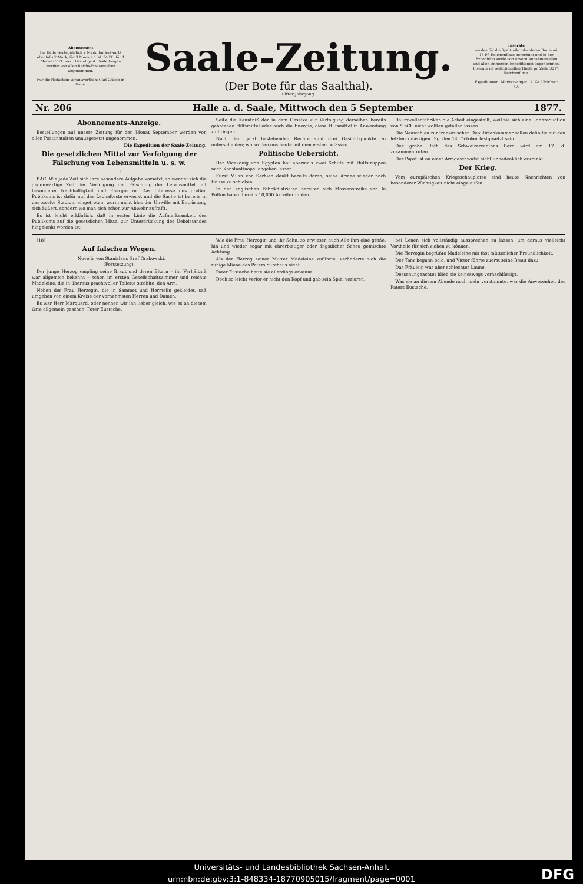Abonnement
für Halle vierteljährlich 2 Mark, für auswärts ebenfalls 2 Mark, für 3 Monate 1 M. 34 Pf., für 1 Monat 67 Pf., excl. Bestellgeld. Bestellungen werden von allen Reichs-Postanstalten angenommen.
Für die Redaction verantwortlich: Carl Graefe in Halle.
Saale-Zeitung.
(Der Bote für das Saalthal).
Elfter Jahrgang.
Inserate
werden für die Spaltzeile oder deren Raum mit 15 Pf. Reichsmünze berechnet und in der Expedition sowie von unsern Annahmestellen und allen Annoncen-Expeditionen angenommen. Inserate im redactionellen Theile pr. Zeile 30 Pf. Reichsmünze.
Expeditionen: Moritzzwinger 12. Gr. Ulrichstr. 47.
Nr. 206 Halle a. d. Saale, Mittwoch den 5 September 1877.
Abonnements-Anzeige.
Bestellungen auf unsere Zeitung für den Monat September werden von allen Postanstalten unausgesetzt angenommen.
Die Expedition der Saale-Zeitung.
Die gesetzlichen Mittel zur Verfolgung der Fälschung von Lebensmitteln u. s. w.
I.
BAC. Wie jede Zeit sich ihre besondere Aufgabe vorsetzt, so wendet sich die gegenwärtige Zeit der Verfolgung der Fälschung der Lebensmittel mit besonderer Nachhaltigkeit und Energie zu. Das Interesse des großen Publikums ist dafür auf das Lebhafteste erweckt und die Sache ist bereits in das zweite Stadium eingetreten, worin nicht blos der Unwille mit Entrüstung sich äußert, sondern wo man sich schon zur Abwehr aufrafft.
Es ist leicht erklärlich, daß in erster Linie die Aufmerksamkeit des Publikums auf die gesetzlichen Mittel zur Unterdrückung des Uebelstandes hingelenkt worden ist.
Seite die Kenntniß der in dem Gesetze zur Verfolgung derselben bereits gebotenen Hilfsmittel oder auch die Energie, diese Hilfsmittel in Anwendung zu bringen.
Nach dem jetzt bestehenden Rechte sind drei Gesichtspunkte zu unterscheiden; wir wollen uns heute mit dem ersten befassen.
Politische Uebersicht.
Der Vicekönig von Egypten hat abermals zwei Schiffe mit Hülfstruppen nach Konstantinopel abgehen lassen.
Fürst Milan von Serbien denkt bereits daran, seine Armee wieder nach Hause zu schicken.
In den englischen Fabrikdistricten bereiten sich Massenstreiks vor. In Bolton haben bereits 10,000 Arbeiter in den
Baumwollenfabriken die Arbeit eingestellt, weil sie sich eine Lohnreduction von 5 pCt. nicht wollten gefallen lassen.
Die Neuwahlen zur französischen Deputirtenkammer sollen definitiv auf den letzten zulässigen Tag, den 14. October festgesetzt sein.
Der große Rath des Schweizercantons Bern wird am 17. d. zusammentreten.
Der Papst ist an einer Armgeschwulst nicht unbedenklich erkrankt.
Der Krieg.
Vom europäischen Kriegsschauplatze sind heute Nachrichten von besonderer Wichtigkeit nicht eingelaufen.
[18]
Auf falschen Wegen.
Novelle von Stanislaus Graf Grabowski.
(Fortsetzung).
Der junge Herzog empfing seine Braut und deren Eltern – ihr Verhältniß war allgemein bekannt – schon im ersten Gesellschaftszimmer und reichte Madeleine, die in überaus prachtvoller Toilette strahlte, den Arm.
Neben der Frau Herzogin, die in Sammet und Hermelin gekleidet, saß umgeben von einem Kreise der vornehmsten Herren und Damen.
Es war Herr Marquard, oder nennen wir ihn lieber gleich, wie es an diesem Orte allgemein geschah, Pater Eustache.
Wie die Frau Herzogin und ihr Sohn, so erwiesen auch Alle ihm eine große, hin und wieder sogar mit ehrerbietiger oder ängstlicher Scheu gemischte Achtung.
Als der Herzog seiner Mutter Madeleine zuführte, veränderte sich die ruhige Miene des Paters durchaus nicht.
Pater Eustache hatte sie allerdings erkannt.
Doch so leicht verlor er nicht den Kopf und gab sein Spiel verloren.
bei Lenen sich vollständig aussprechen zu lassen, um daraus vielleicht Vortheile für sich ziehen zu können.
Die Herzogin begrüßte Madeleine mit fast mütterlicher Freundlichkeit.
Der Tanz begann bald, und Victor führte zuerst seine Braut dazu.
Das Fräulein war aber schlechter Laune.
Dessenungeachtet blieb sie keineswegs vernachlässigt.
Was sie an diesem Abende noch mehr verstimmte, war die Anwesenheit des Paters Eustache.
Universitäts- und Landesbibliothek Sachsen-Anhalt
urn:nbn:de:gbv:3:1-848334-18770905015/fragment/page=0001
DFG